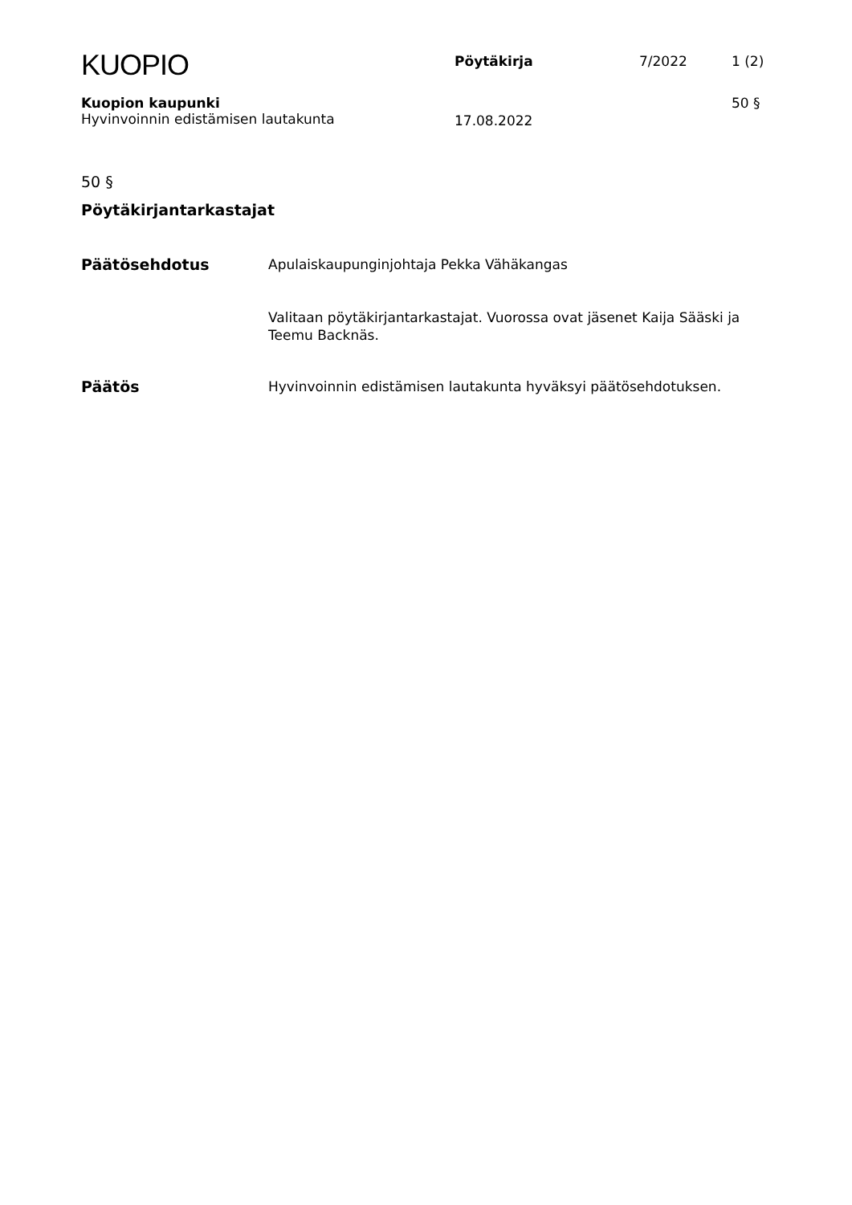KUOPIO
Pöytäkirja 7/2022 1 (2)
Kuopion kaupunki
Hyvinvoinnin edistämisen lautakunta
17.08.2022
50 §
50 §
Pöytäkirjantarkastajat
Päätösehdotus
Apulaiskaupunginjohtaja Pekka Vähäkangas
Valitaan pöytäkirjantarkastajat. Vuorossa ovat jäsenet Kaija Sääski ja Teemu Backnäs.
Päätös
Hyvinvoinnin edistämisen lautakunta hyväksyi päätösehdotuksen.